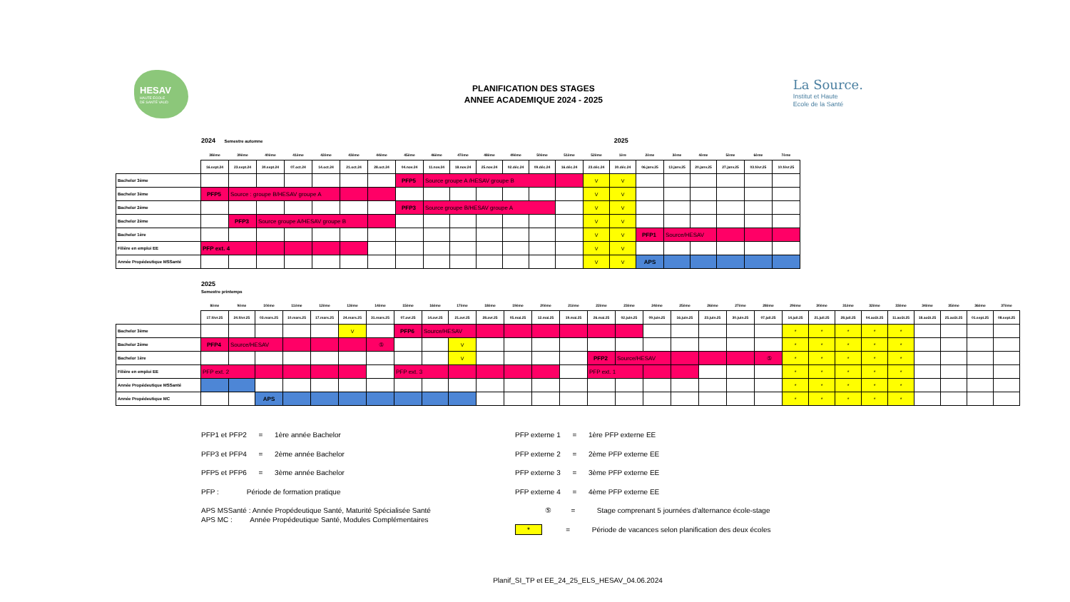HESAV
HAUTE ÉCOLE
DE SANTÉ VAUD
PLANIFICATION DES STAGES
ANNEE ACADEMIQUE 2024 - 2025
La Source.
Institut et Haute
Ecole de la Santé
2024 Semestre automne 2025
| | 38ème | 39ème | 40ème | 41ème | 42ème | 43ème | 44ème | 45ème | 46ème | 47ème | 48ème | 49ème | 50ème | 51ème | 52ème | 1ère | 2ème | 3ème | 4ème | 5ème | 6ème | 7ème |
| | 16.sept.24 | 23.sept.24 | 30.sept.24 | 07.oct.24 | 14.oct.24 | 21.oct.24 | 28.oct.24 | 04.nov.24 | 11.nov.24 | 18.nov.24 | 25.nov.24 | 02.déc.24 | 09.déc.24 | 16.déc.24 | 23.déc.24 | 30.déc.24 | 06.janv.25 | 13.janv.25 | 20.janv.25 | 27.janv.25 | 03.févr.25 | 10.févr.25 |
| Bachelor 3ème | | | | | | | | PFP5 | Source groupe A /HESAV groupe B | | | | | | V | V | | | | | | |
| Bachelor 3ème | PFP5 | Source : groupe B/HESAV groupe A | | | | | | | | | | | | | V | V | | | | | | |
| Bachelor 2ème | | | | | | | | PFP3 | Source groupe B/HESAV groupe A | | | | | | V | V | | | | | | |
| Bachelor 2ème | | PFP3 | Source groupe A/HESAV groupe B | | | | | | | | | | | | V | V | | | | | | |
| Bachelor 1ère | | | | | | | | | | | | | | | V | V | PFP1 | Source/HESAV | | | | |
| Filière en emploi EE | PFP ext. 4 | | | | | | | | | | | | | | V | V | | | | | | |
| Année Propédeutique MSSanté | | | | | | | | | | | | | | | V | V | APS | | | | | |
2025
Semestre printemps
| | 8ème | 9ème | 10ème | 11ème | 12ème | 13ème | 14ème | 15ème | 16ème | 17ème | 18ème | 19ème | 20ème | 21ème | 22ème | 23ème | 24ème | 25ème | 26ème | 27ème | 28ème | 29ème | 30ème | 31ème | 32ème | 33ème | 34ème | 35ème | 36ème | 37ème |
| | 17.févr.25 | 24.févr.25 | 03.mars.25 | 10.mars.25 | 17.mars.25 | 24.mars.25 | 31.mars.25 | 07.avr.25 | 14.avr.25 | 21.avr.25 | 28.avr.25 | 05.mai.25 | 12.mai.25 | 19.mai.25 | 26.mai.25 | 02.juin.25 | 09.juin.25 | 16.juin.25 | 23.juin.25 | 30.juin.25 | 07.juil.25 | 14.juil.25 | 21.juil.25 | 28.juil.25 | 04.août.25 | 11.août.25 | 18.août.25 | 25.août.25 | 01.sept.25 | 08.sept.25 |
| Bachelor 3ème | | | | | | V | | PFP6 | Source/HESAV | | | | | | | | | | | | | * | * | * | * | * | | | | |
| Bachelor 2ème | PFP4 | Source/HESAV | | | | | ⑤ | | | V | | | | | | | | | | | | * | * | * | * | * | | | | |
| Bachelor 1ère | | | | | | | | | | V | | | | | PFP2 | Source/HESAV | | | | | ⑤ | * | * | * | * | * | | | | |
| Filière en emploi EE | PFP ext. 2 | | | | | | | PFP ext. 3 | | | | | | | PFP ext. 1 | | | | | | | * | * | * | * | * | | | | |
| Année Propédeutique MSSanté | | | | | | | | | | | | | | | | | | | | | | * | * | * | * | * | | | | |
| Année Propédeutique MC | | | APS | | | | | | | | | | | | | | | | | | | * | * | * | * | * | | | | |
PFP1 et PFP2 = 1ère année Bachelor
PFP3 et PFP4 = 2ème année Bachelor
PFP5 et PFP6 = 3ème année Bachelor
PFP : Période de formation pratique
APS MSSanté : Année Propédeutique Santé, Maturité Spécialisée Santé
APS MC : Année Propédeutique Santé, Modules Complémentaires
PFP externe 1 = 1ère PFP externe EE
PFP externe 2 = 2ème PFP externe EE
PFP externe 3 = 3ème PFP externe EE
PFP externe 4 = 4ème PFP externe EE
⑤ = Stage comprenant 5 journées d'alternance école-stage
* = Période de vacances selon planification des deux écoles
Planif_SI_TP et EE_24_25_ELS_HESAV_04.06.2024